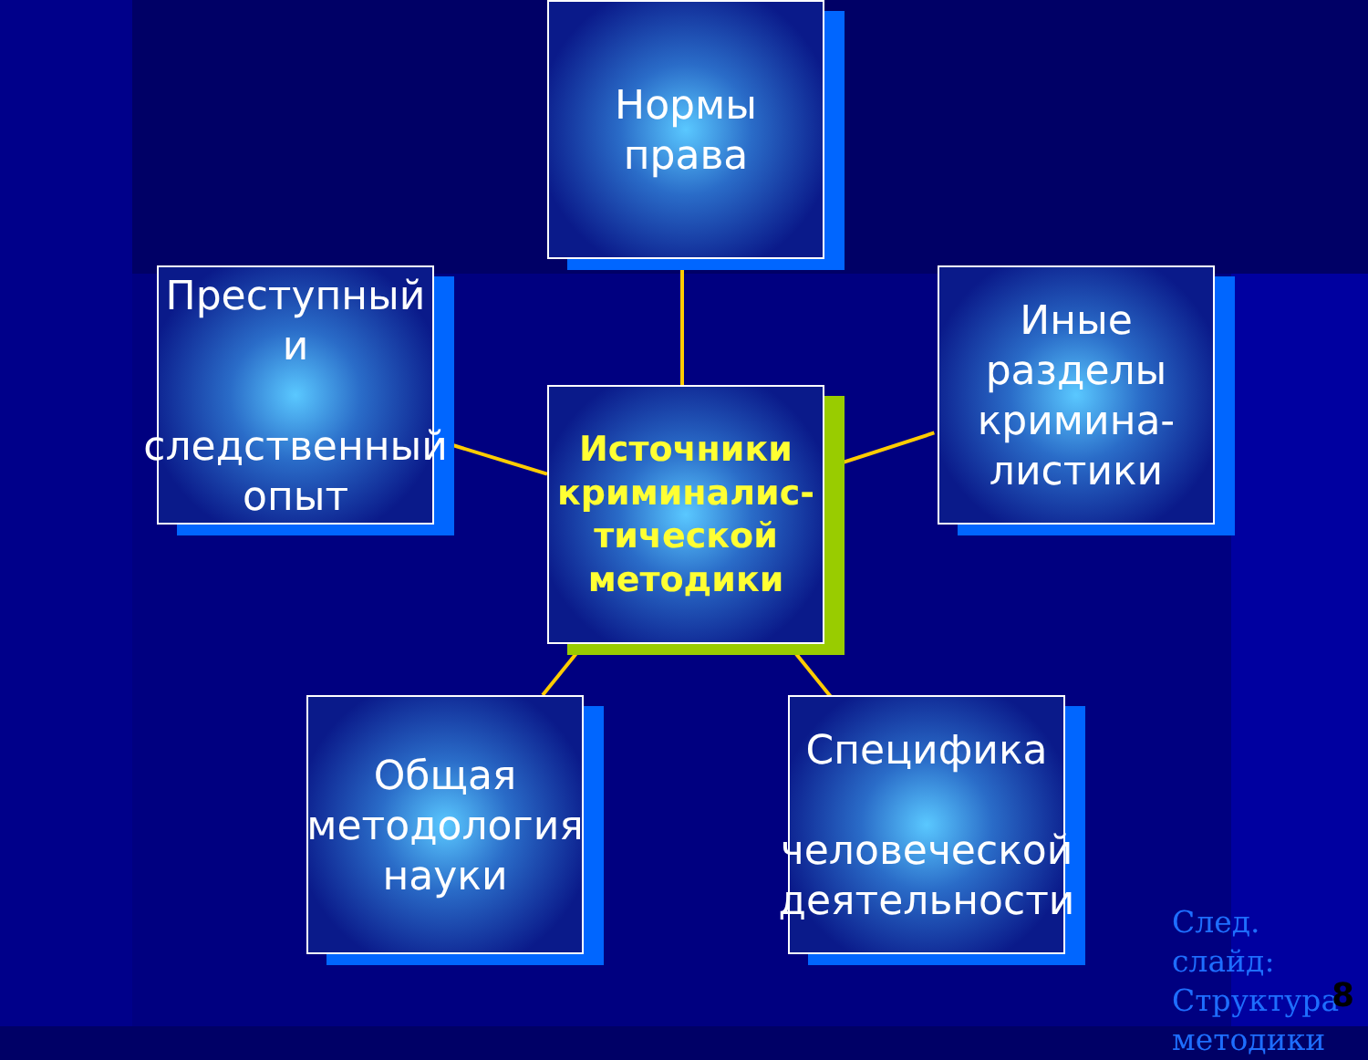Нормы
права
Преступный
и
следственный
опыт
Источники
криминалис-
тической
методики
Иные
разделы
кримина-
листики
Общая
методология
науки
Специфика
человеческой
деятельности
След. слайд:
Структура
методики
8